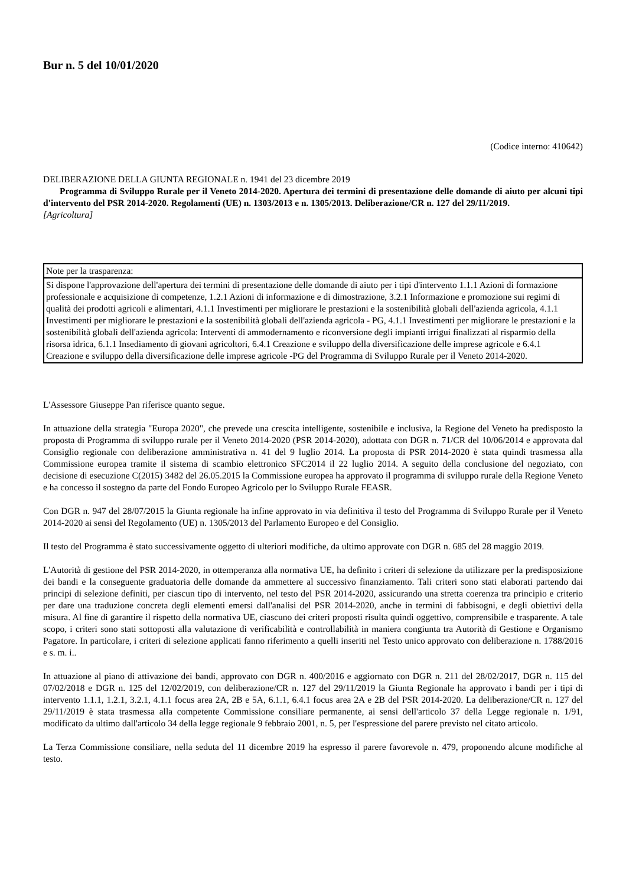Bur n. 5 del 10/01/2020
(Codice interno: 410642)
DELIBERAZIONE DELLA GIUNTA REGIONALE n. 1941 del 23 dicembre 2019
Programma di Sviluppo Rurale per il Veneto 2014-2020. Apertura dei termini di presentazione delle domande di aiuto per alcuni tipi d'intervento del PSR 2014-2020. Regolamenti (UE) n. 1303/2013 e n. 1305/2013. Deliberazione/CR n. 127 del 29/11/2019.
[Agricoltura]
| Note per la trasparenza: |
| Si dispone l'approvazione dell'apertura dei termini di presentazione delle domande di aiuto per i tipi d'intervento 1.1.1 Azioni di formazione professionale e acquisizione di competenze, 1.2.1 Azioni di informazione e di dimostrazione, 3.2.1 Informazione e promozione sui regimi di qualità dei prodotti agricoli e alimentari, 4.1.1 Investimenti per migliorare le prestazioni e la sostenibilità globali dell'azienda agricola, 4.1.1 Investimenti per migliorare le prestazioni e la sostenibilità globali dell'azienda agricola - PG, 4.1.1 Investimenti per migliorare le prestazioni e la sostenibilità globali dell'azienda agricola: Interventi di ammodernamento e riconversione degli impianti irrigui finalizzati al risparmio della risorsa idrica, 6.1.1 Insediamento di giovani agricoltori, 6.4.1 Creazione e sviluppo della diversificazione delle imprese agricole e 6.4.1 Creazione e sviluppo della diversificazione delle imprese agricole -PG del Programma di Sviluppo Rurale per il Veneto 2014-2020. |
L'Assessore Giuseppe Pan riferisce quanto segue.
In attuazione della strategia "Europa 2020", che prevede una crescita intelligente, sostenibile e inclusiva, la Regione del Veneto ha predisposto la proposta di Programma di sviluppo rurale per il Veneto 2014-2020 (PSR 2014-2020), adottata con DGR n. 71/CR del 10/06/2014 e approvata dal Consiglio regionale con deliberazione amministrativa n. 41 del 9 luglio 2014. La proposta di PSR 2014-2020 è stata quindi trasmessa alla Commissione europea tramite il sistema di scambio elettronico SFC2014 il 22 luglio 2014. A seguito della conclusione del negoziato, con decisione di esecuzione C(2015) 3482 del 26.05.2015 la Commissione europea ha approvato il programma di sviluppo rurale della Regione Veneto e ha concesso il sostegno da parte del Fondo Europeo Agricolo per lo Sviluppo Rurale FEASR.
Con DGR n. 947 del 28/07/2015 la Giunta regionale ha infine approvato in via definitiva il testo del Programma di Sviluppo Rurale per il Veneto 2014-2020 ai sensi del Regolamento (UE) n. 1305/2013 del Parlamento Europeo e del Consiglio.
Il testo del Programma è stato successivamente oggetto di ulteriori modifiche, da ultimo approvate con DGR n. 685 del 28 maggio 2019.
L'Autorità di gestione del PSR 2014-2020, in ottemperanza alla normativa UE, ha definito i criteri di selezione da utilizzare per la predisposizione dei bandi e la conseguente graduatoria delle domande da ammettere al successivo finanziamento. Tali criteri sono stati elaborati partendo dai principi di selezione definiti, per ciascun tipo di intervento, nel testo del PSR 2014-2020, assicurando una stretta coerenza tra principio e criterio per dare una traduzione concreta degli elementi emersi dall'analisi del PSR 2014-2020, anche in termini di fabbisogni, e degli obiettivi della misura. Al fine di garantire il rispetto della normativa UE, ciascuno dei criteri proposti risulta quindi oggettivo, comprensibile e trasparente. A tale scopo, i criteri sono stati sottoposti alla valutazione di verificabilità e controllabilità in maniera congiunta tra Autorità di Gestione e Organismo Pagatore. In particolare, i criteri di selezione applicati fanno riferimento a quelli inseriti nel Testo unico approvato con deliberazione n. 1788/2016 e s. m. i..
In attuazione al piano di attivazione dei bandi, approvato con DGR n. 400/2016 e aggiornato con DGR n. 211 del 28/02/2017, DGR n. 115 del 07/02/2018 e DGR n. 125 del 12/02/2019, con deliberazione/CR n. 127 del 29/11/2019 la Giunta Regionale ha approvato i bandi per i tipi di intervento 1.1.1, 1.2.1, 3.2.1, 4.1.1 focus area 2A, 2B e 5A, 6.1.1, 6.4.1 focus area 2A e 2B del PSR 2014-2020. La deliberazione/CR n. 127 del 29/11/2019 è stata trasmessa alla competente Commissione consiliare permanente, ai sensi dell'articolo 37 della Legge regionale n. 1/91, modificato da ultimo dall'articolo 34 della legge regionale 9 febbraio 2001, n. 5, per l'espressione del parere previsto nel citato articolo.
La Terza Commissione consiliare, nella seduta del 11 dicembre 2019 ha espresso il parere favorevole n. 479, proponendo alcune modifiche al testo.